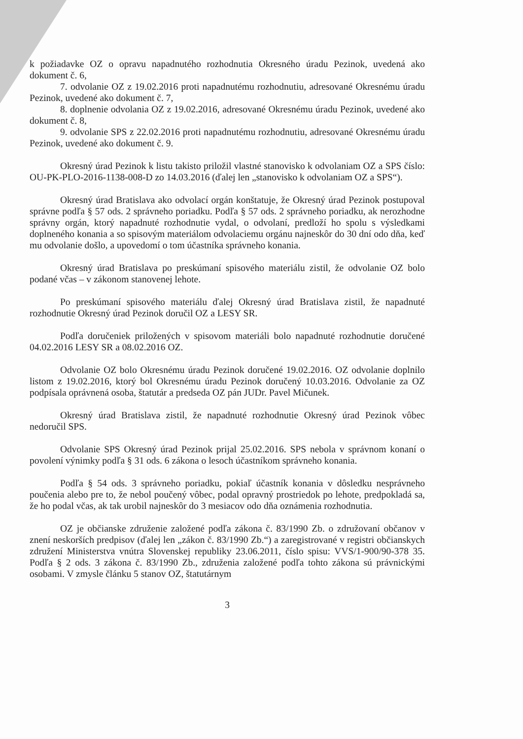k požiadavke OZ o opravu napadnutého rozhodnutia Okresného úradu Pezinok, uvedená ako dokument č. 6,
7. odvolanie OZ z 19.02.2016 proti napadnutému rozhodnutiu, adresované Okresnému úradu Pezinok, uvedené ako dokument č. 7,
8. doplnenie odvolania OZ z 19.02.2016, adresované Okresnému úradu Pezinok, uvedené ako dokument č. 8,
9. odvolanie SPS z 22.02.2016 proti napadnutému rozhodnutiu, adresované Okresnému úradu Pezinok, uvedené ako dokument č. 9.
Okresný úrad Pezinok k listu takisto priložil vlastné stanovisko k odvolaniam OZ a SPS číslo: OU-PK-PLO-2016-1138-008-D zo 14.03.2016 (ďalej len „stanovisko k odvolaniam OZ a SPS“).
Okresný úrad Bratislava ako odvolací orgán konštatuje, že Okresný úrad Pezinok postupoval správne podľa § 57 ods. 2 správneho poriadku. Podľa § 57 ods. 2 správneho poriadku, ak nerozhodne správny orgán, ktorý napadnuté rozhodnutie vydal, o odvolaní, predloží ho spolu s výsledkami doplneného konania a so spisovým materiálom odvolaciemu orgánu najneskôr do 30 dní odo dňa, keď mu odvolanie došlo, a upovedomí o tom účastníka správneho konania.
Okresný úrad Bratislava po preskúmaní spisového materiálu zistil, že odvolanie OZ bolo podané včas – v zákonom stanovenej lehote.
Po preskúmaní spisového materiálu ďalej Okresný úrad Bratislava zistil, že napadnuté rozhodnutie Okresný úrad Pezinok doručil OZ a LESY SR.
Podľa doručeniek priložených v spisovom materiáli bolo napadnuté rozhodnutie doručené 04.02.2016 LESY SR a 08.02.2016 OZ.
Odvolanie OZ bolo Okresnému úradu Pezinok doručené 19.02.2016. OZ odvolanie doplnilo listom z 19.02.2016, ktorý bol Okresnému úradu Pezinok doručený 10.03.2016. Odvolanie za OZ podpísala oprávnená osoba, štatutár a predseda OZ pán JUDr. Pavel Mičunek.
Okresný úrad Bratislava zistil, že napadnuté rozhodnutie Okresný úrad Pezinok vôbec nedoručil SPS.
Odvolanie SPS Okresný úrad Pezinok prijal 25.02.2016. SPS nebola v správnom konaní o povolení výnimky podľa § 31 ods. 6 zákona o lesoch účastníkom správneho konania.
Podľa § 54 ods. 3 správneho poriadku, pokiaľ účastník konania v dôsledku nesprávneho poučenia alebo pre to, že nebol poučený vôbec, podal opravný prostriedok po lehote, predpokladá sa, že ho podal včas, ak tak urobil najneskôr do 3 mesiacov odo dňa oznámenia rozhodnutia.
OZ je občianske združenie založené podľa zákona č. 83/1990 Zb. o združovaní občanov v znení neskorších predpisov (ďalej len „zákon č. 83/1990 Zb.“) a zaregistrované v registri občianskych združení Ministerstva vnútra Slovenskej republiky 23.06.2011, číslo spisu: VVS/1-900/90-378 35. Podľa § 2 ods. 3 zákona č. 83/1990 Zb., združenia založené podľa tohto zákona sú právnickými osobami. V zmysle článku 5 stanov OZ, štatutárnym
3